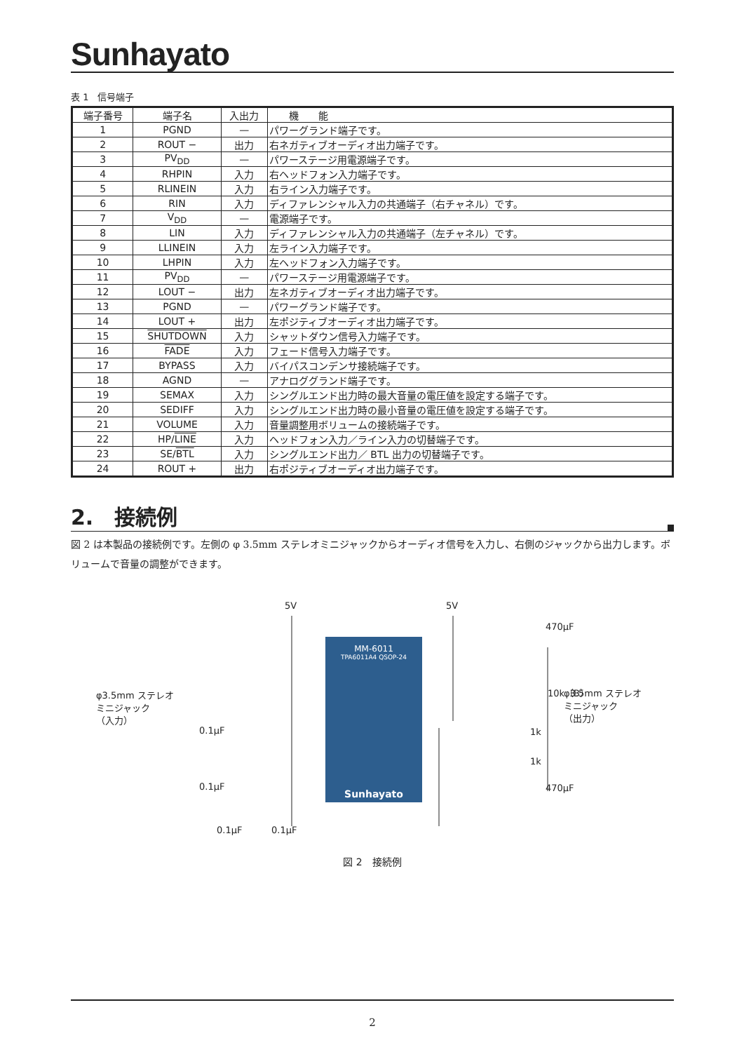Sunhayato
表 1　信号端子
| 端子番号 | 端子名 | 入出力 | 機 能 |
| --- | --- | --- | --- |
| 1 | PGND | — | パワーグランド端子です。 |
| 2 | ROUT − | 出力 | 右ネガティブオーディオ出力端子です。 |
| 3 | PV<sub>DD</sub> | — | パワーステージ用電源端子です。 |
| 4 | RHPIN | 入力 | 右ヘッドフォン入力端子です。 |
| 5 | RLINEIN | 入力 | 右ライン入力端子です。 |
| 6 | RIN | 入力 | ディファレンシャル入力の共通端子（右チャネル）です。 |
| 7 | V<sub>DD</sub> | — | 電源端子です。 |
| 8 | LIN | 入力 | ディファレンシャル入力の共通端子（左チャネル）です。 |
| 9 | LLINEIN | 入力 | 左ライン入力端子です。 |
| 10 | LHPIN | 入力 | 左ヘッドフォン入力端子です。 |
| 11 | PV<sub>DD</sub> | — | パワーステージ用電源端子です。 |
| 12 | LOUT − | 出力 | 左ネガティブオーディオ出力端子です。 |
| 13 | PGND | — | パワーグランド端子です。 |
| 14 | LOUT + | 出力 | 左ポジティブオーディオ出力端子です。 |
| 15 | SHUTDOWN | 入力 | シャットダウン信号入力端子です。 |
| 16 | FADE | 入力 | フェード信号入力端子です。 |
| 17 | BYPASS | 入力 | バイパスコンデンサ接続端子です。 |
| 18 | AGND | — | アナロググランド端子です。 |
| 19 | SEMAX | 入力 | シングルエンド出力時の最大音量の電圧値を設定する端子です。 |
| 20 | SEDIFF | 入力 | シングルエンド出力時の最小音量の電圧値を設定する端子です。 |
| 21 | VOLUME | 入力 | 音量調整用ボリュームの接続端子です。 |
| 22 | HP/ LINE | 入力 | ヘッドフォン入力／ライン入力の切替端子です。 |
| 23 | SE/ BTL | 入力 | シングルエンド出力／ BTL 出力の切替端子です。 |
| 24 | ROUT + | 出力 | 右ポジティブオーディオ出力端子です。 |
2.　接続例
図 2 は本製品の接続例です。左側の φ 3.5mm ステレオミニジャックからオーディオ信号を入力し、右側のジャックから出力します。ボリュームで音量の調整ができます。
5V
5V
470μF
470μF
10k（B）
φ3.5mm ステレオ
ミニジャック
（入力）
φ3.5mm ステレオ
ミニジャック
（出力）
0.1μF
0.1μF
0.1μF
0.1μF
1k
1k
MM-6011
TPA6011A4 QSOP-24
Sunhayato
図 2　接続例
2